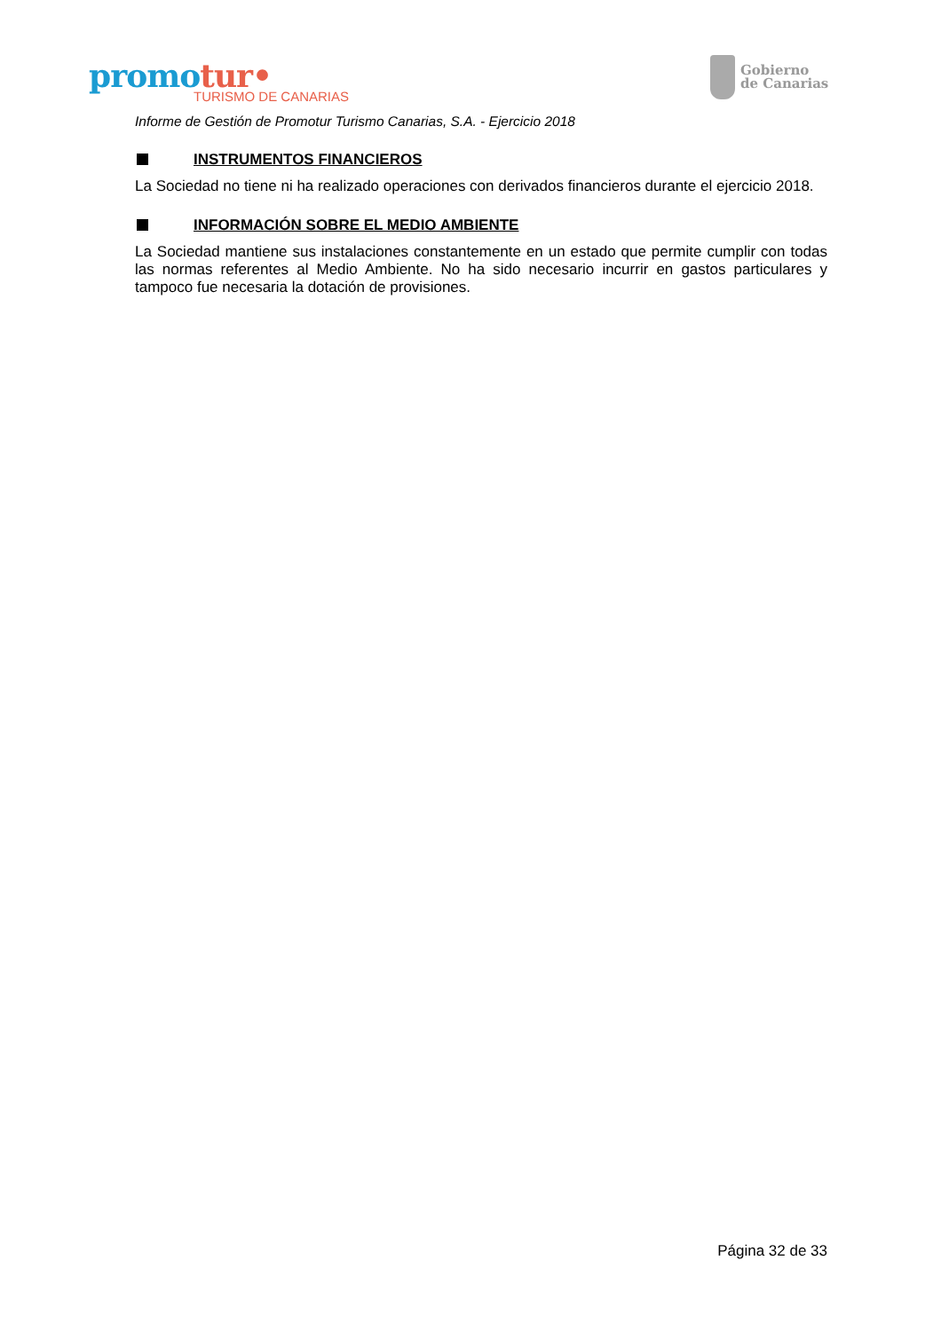promotur•
TURISMO DE CANARIAS
Gobierno
de Canarias
Informe de Gestión de Promotur Turismo Canarias, S.A. - Ejercicio 2018
INSTRUMENTOS FINANCIEROS
La Sociedad no tiene ni ha realizado operaciones con derivados financieros durante el ejercicio 2018.
INFORMACIÓN SOBRE EL MEDIO AMBIENTE
La Sociedad mantiene sus instalaciones constantemente en un estado que permite cumplir con todas las normas referentes al Medio Ambiente. No ha sido necesario incurrir en gastos particulares y tampoco fue necesaria la dotación de provisiones.
Página 32 de 33